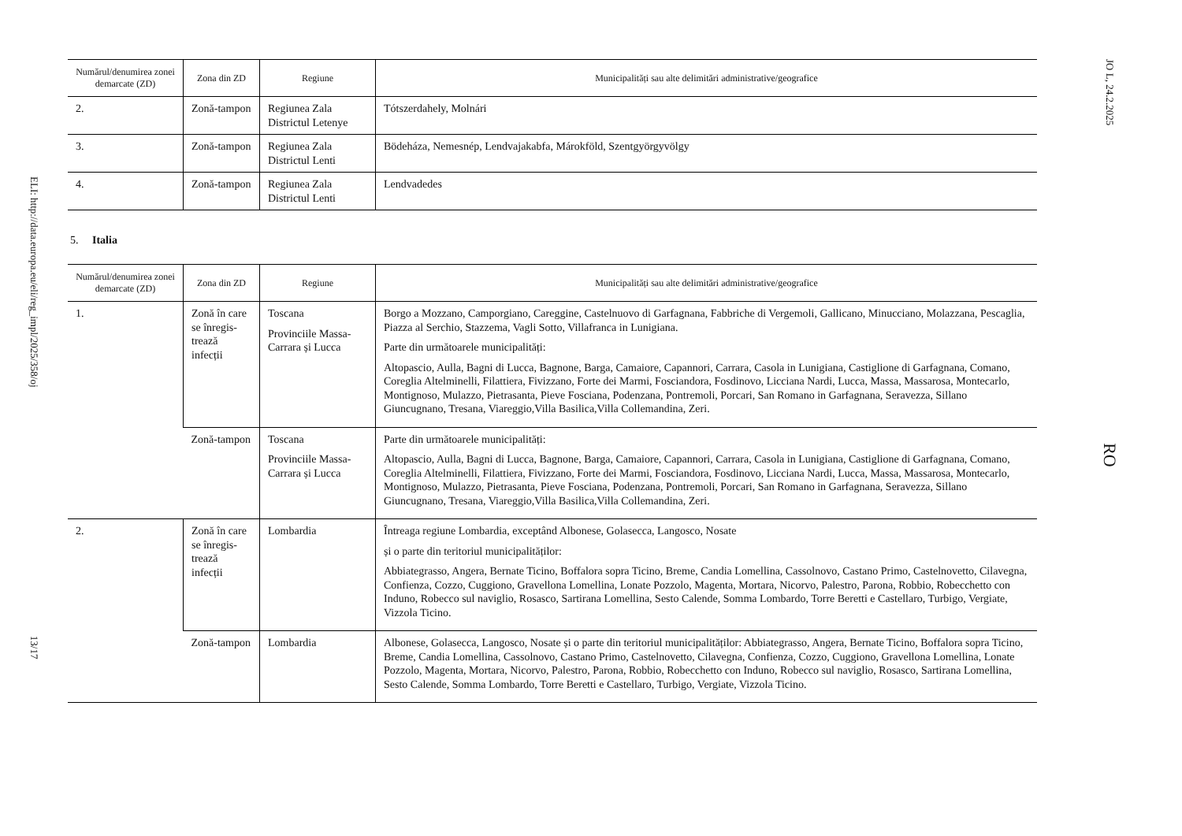ELI: http://data.europa.eu/eli/reg_impl/2025/358/oj 13/17
| Numărul/denumirea zonei demarcate (ZD) | Zona din ZD | Regiune | Municipalități sau alte delimitări administrative/geografice |
| --- | --- | --- | --- |
| 2. | Zonă-tampon | Regiunea Zala Districtul Letenye | Tótszerdahely, Molnári |
| 3. | Zonă-tampon | Regiunea Zala Districtul Lenti | Bödeháza, Nemesnép, Lendvajakabfa, Márokföld, Szentgyörgyvölgy |
| 4. | Zonă-tampon | Regiunea Zala Districtul Lenti | Lendvadedes |
5. Italia
| Numărul/denumirea zonei demarcate (ZD) | Zona din ZD | Regiune | Municipalități sau alte delimitări administrative/geografice |
| --- | --- | --- | --- |
| 1. | Zonă în care se înregis-trează infecții | Toscana Provinciile Massa-Carrara și Lucca | Borgo a Mozzano, Camporgiano, Careggine, Castelnuovo di Garfagnana, Fabbriche di Vergemoli, Gallicano, Minucciano, Molazzana, Pescaglia, Piazza al Serchio, Stazzema, Vagli Sotto, Villafranca in Lunigiana. Parte din următoarele municipalități: Altopascio, Aulla, Bagni di Lucca, Bagnone, Barga, Camaiore, Capannori, Carrara, Casola in Lunigiana, Castiglione di Garfagnana, Comano, Coreglia Altelminelli, Filattiera, Fivizzano, Forte dei Marmi, Fosciandora, Fosdinovo, Licciana Nardi, Lucca, Massa, Massarosa, Montecarlo, Montignoso, Mulazzo, Pietrasanta, Pieve Fosciana, Podenzana, Pontremoli, Porcari, San Romano in Garfagnana, Seravezza, Sillano Giuncugnano, Tresana, Viareggio,Villa Basilica,Villa Collemandina, Zeri. |
| | Zonă-tampon | Toscana Provinciile Massa-Carrara și Lucca | Parte din următoarele municipalități: Altopascio, Aulla, Bagni di Lucca, Bagnone, Barga, Camaiore, Capannori, Carrara, Casola in Lunigiana, Castiglione di Garfagnana, Comano, Coreglia Altelminelli, Filattiera, Fivizzano, Forte dei Marmi, Fosciandora, Fosdinovo, Licciana Nardi, Lucca, Massa, Massarosa, Montecarlo, Montignoso, Mulazzo, Pietrasanta, Pieve Fosciana, Podenzana, Pontremoli, Porcari, San Romano in Garfagnana, Seravezza, Sillano Giuncugnano, Tresana, Viareggio,Villa Basilica,Villa Collemandina, Zeri. |
| 2. | Zonă în care se înregis-trează infecții | Lombardia | Întreaga regiune Lombardia, exceptând Albonese, Golasecca, Langosco, Nosate și o parte din teritoriul municipalităților: Abbiategrasso, Angera, Bernate Ticino, Boffalora sopra Ticino, Breme, Candia Lomellina, Cassolnovo, Castano Primo, Castelnovetto, Cilavegna, Confienza, Cozzo, Cuggiono, Gravellona Lomellina, Lonate Pozzolo, Magenta, Mortara, Nicorvo, Palestro, Parona, Robbio, Robecchetto con Induno, Robecco sul naviglio, Rosasco, Sartirana Lomellina, Sesto Calende, Somma Lombardo, Torre Beretti e Castellaro, Turbigo, Vergiate, Vizzola Ticino. |
| | Zonă-tampon | Lombardia | Albonese, Golasecca, Langosco, Nosate și o parte din teritoriul municipalităților: Abbiategrasso, Angera, Bernate Ticino, Boffalora sopra Ticino, Breme, Candia Lomellina, Cassolnovo, Castano Primo, Castelnovetto, Cilavegna, Confienza, Cozzo, Cuggiono, Gravellona Lomellina, Lonate Pozzolo, Magenta, Mortara, Nicorvo, Palestro, Parona, Robbio, Robecchetto con Induno, Robecco sul naviglio, Rosasco, Sartirana Lomellina, Sesto Calende, Somma Lombardo, Torre Beretti e Castellaro, Turbigo, Vergiate, Vizzola Ticino. |
JO L, 24.2.2025 RO